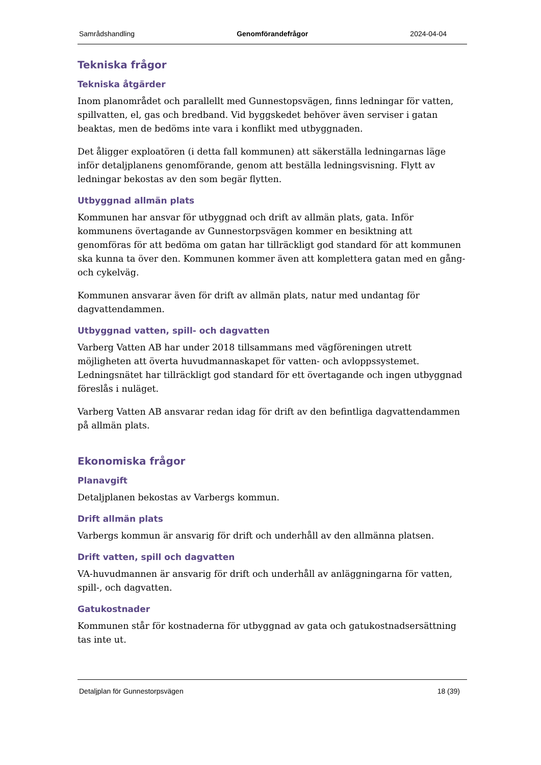Samrådshandling Genomförandefrågor 2024-04-04
Tekniska frågor
Tekniska åtgärder
Inom planområdet och parallellt med Gunnestopsvägen, finns ledningar för vatten, spillvatten, el, gas och bredband. Vid byggskedet behöver även serviser i gatan beaktas, men de bedöms inte vara i konflikt med utbyggnaden.
Det åligger exploatören (i detta fall kommunen) att säkerställa ledningarnas läge inför detaljplanens genomförande, genom att beställa ledningsvisning. Flytt av ledningar bekostas av den som begär flytten.
Utbyggnad allmän plats
Kommunen har ansvar för utbyggnad och drift av allmän plats, gata. Inför kommunens övertagande av Gunnestorpsvägen kommer en besiktning att genomföras för att bedöma om gatan har tillräckligt god standard för att kommunen ska kunna ta över den. Kommunen kommer även att komplettera gatan med en gång- och cykelväg.
Kommunen ansvarar även för drift av allmän plats, natur med undantag för dagvattendammen.
Utbyggnad vatten, spill- och dagvatten
Varberg Vatten AB har under 2018 tillsammans med vägföreningen utrett möjligheten att överta huvudmannaskapet för vatten- och avloppssystemet. Ledningsnätet har tillräckligt god standard för ett övertagande och ingen utbyggnad föreslås i nuläget.
Varberg Vatten AB ansvarar redan idag för drift av den befintliga dagvattendammen på allmän plats.
Ekonomiska frågor
Planavgift
Detaljplanen bekostas av Varbergs kommun.
Drift allmän plats
Varbergs kommun är ansvarig för drift och underhåll av den allmänna platsen.
Drift vatten, spill och dagvatten
VA-huvudmannen är ansvarig för drift och underhåll av anläggningarna för vatten, spill-, och dagvatten.
Gatukostnader
Kommunen står för kostnaderna för utbyggnad av gata och gatukostnadsersättning tas inte ut.
Detaljplan för Gunnestorpsvägen 18 (39)